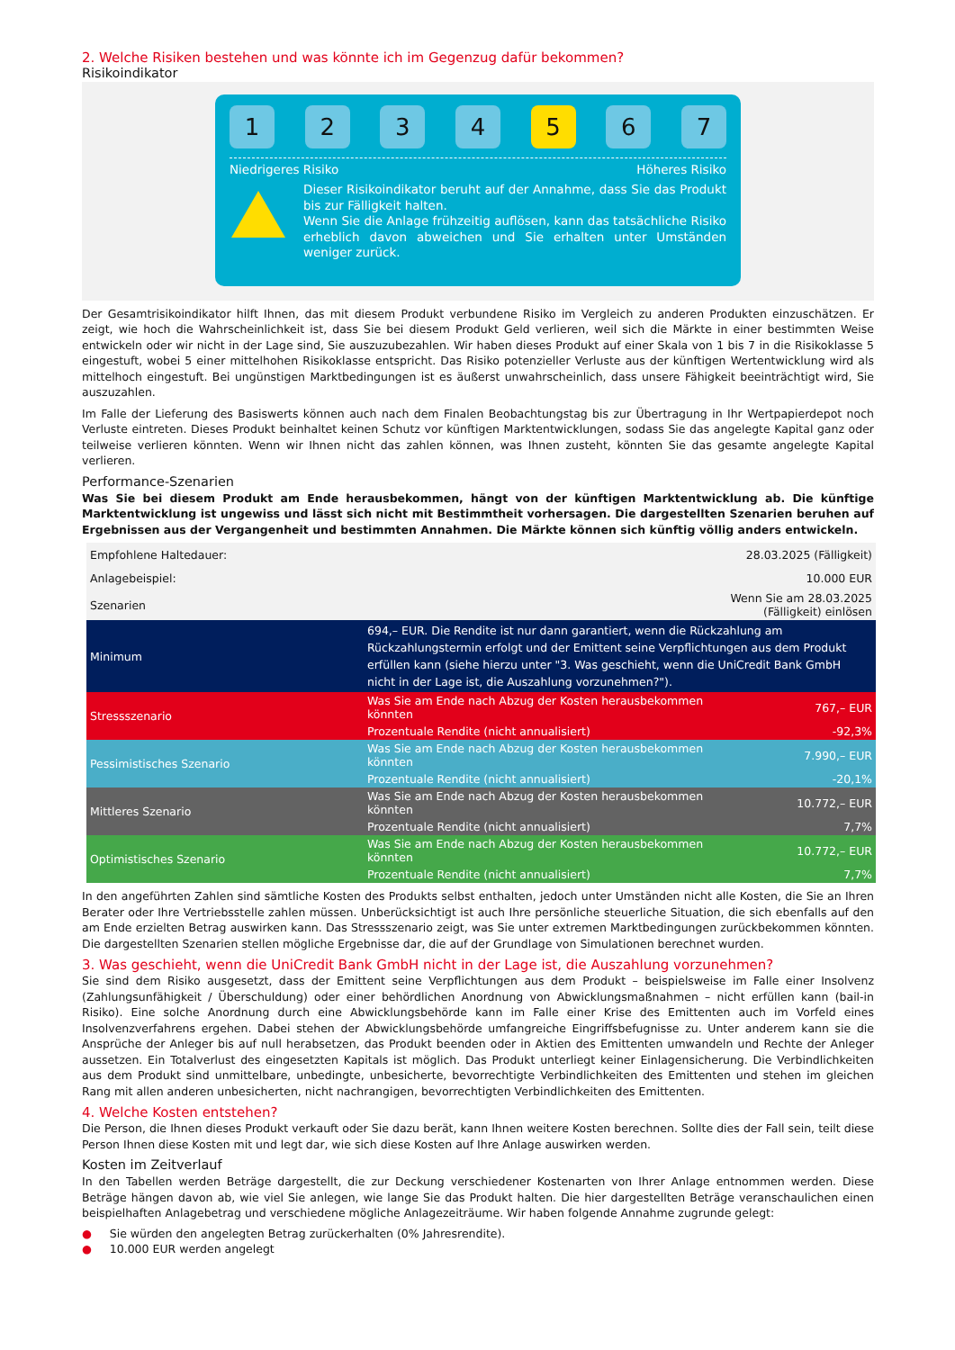2. Welche Risiken bestehen und was könnte ich im Gegenzug dafür bekommen?
Risikoindikator
1 2 3 4 5 6 7
Niedrigeres Risiko Höheres Risiko
Dieser Risikoindikator beruht auf der Annahme, dass Sie das Produkt bis zur Fälligkeit halten.
Wenn Sie die Anlage frühzeitig auflösen, kann das tatsächliche Risiko erheblich davon abweichen und Sie erhalten unter Umständen weniger zurück.
Der Gesamtrisikoindikator hilft Ihnen, das mit diesem Produkt verbundene Risiko im Vergleich zu anderen Produkten einzuschätzen. Er zeigt, wie hoch die Wahrscheinlichkeit ist, dass Sie bei diesem Produkt Geld verlieren, weil sich die Märkte in einer bestimmten Weise entwickeln oder wir nicht in der Lage sind, Sie auszuzubezahlen. Wir haben dieses Produkt auf einer Skala von 1 bis 7 in die Risikoklasse 5 eingestuft, wobei 5 einer mittelhohen Risikoklasse entspricht. Das Risiko potenzieller Verluste aus der künftigen Wertentwicklung wird als mittelhoch eingestuft. Bei ungünstigen Marktbedingungen ist es äußerst unwahrscheinlich, dass unsere Fähigkeit beeinträchtigt wird, Sie auszuzahlen.
Im Falle der Lieferung des Basiswerts können auch nach dem Finalen Beobachtungstag bis zur Übertragung in Ihr Wertpapierdepot noch Verluste eintreten. Dieses Produkt beinhaltet keinen Schutz vor künftigen Marktentwicklungen, sodass Sie das angelegte Kapital ganz oder teilweise verlieren könnten. Wenn wir Ihnen nicht das zahlen können, was Ihnen zusteht, könnten Sie das gesamte angelegte Kapital verlieren.
Performance-Szenarien
Was Sie bei diesem Produkt am Ende herausbekommen, hängt von der künftigen Marktentwicklung ab. Die künftige Marktentwicklung ist ungewiss und lässt sich nicht mit Bestimmtheit vorhersagen. Die dargestellten Szenarien beruhen auf Ergebnissen aus der Vergangenheit und bestimmten Annahmen. Die Märkte können sich künftig völlig anders entwickeln.
| Empfohlene Haltedauer: | | 28.03.2025 (Fälligkeit) |
| Anlagebeispiel: | | 10.000 EUR |
| Szenarien | | Wenn Sie am 28.03.2025 (Fälligkeit) einlösen |
| Minimum | 694,– EUR. Die Rendite ist nur dann garantiert, wenn die Rückzahlung am Rückzahlungstermin erfolgt und der Emittent seine Verpflichtungen aus dem Produkt erfüllen kann (siehe hierzu unter "3. Was geschieht, wenn die UniCredit Bank GmbH nicht in der Lage ist, die Auszahlung vorzunehmen?"). | |
| Stressszenario | Was Sie am Ende nach Abzug der Kosten herausbekommen könnten | 767,– EUR |
| | Prozentuale Rendite (nicht annualisiert) | -92,3% |
| Pessimistisches Szenario | Was Sie am Ende nach Abzug der Kosten herausbekommen könnten | 7.990,– EUR |
| | Prozentuale Rendite (nicht annualisiert) | -20,1% |
| Mittleres Szenario | Was Sie am Ende nach Abzug der Kosten herausbekommen könnten | 10.772,– EUR |
| | Prozentuale Rendite (nicht annualisiert) | 7,7% |
| Optimistisches Szenario | Was Sie am Ende nach Abzug der Kosten herausbekommen könnten | 10.772,– EUR |
| | Prozentuale Rendite (nicht annualisiert) | 7,7% |
In den angeführten Zahlen sind sämtliche Kosten des Produkts selbst enthalten, jedoch unter Umständen nicht alle Kosten, die Sie an Ihren Berater oder Ihre Vertriebsstelle zahlen müssen. Unberücksichtigt ist auch Ihre persönliche steuerliche Situation, die sich ebenfalls auf den am Ende erzielten Betrag auswirken kann. Das Stressszenario zeigt, was Sie unter extremen Marktbedingungen zurückbekommen könnten. Die dargestellten Szenarien stellen mögliche Ergebnisse dar, die auf der Grundlage von Simulationen berechnet wurden.
3. Was geschieht, wenn die UniCredit Bank GmbH nicht in der Lage ist, die Auszahlung vorzunehmen?
Sie sind dem Risiko ausgesetzt, dass der Emittent seine Verpflichtungen aus dem Produkt – beispielsweise im Falle einer Insolvenz (Zahlungsunfähigkeit / Überschuldung) oder einer behördlichen Anordnung von Abwicklungsmaßnahmen – nicht erfüllen kann (bail-in Risiko). Eine solche Anordnung durch eine Abwicklungsbehörde kann im Falle einer Krise des Emittenten auch im Vorfeld eines Insolvenzverfahrens ergehen. Dabei stehen der Abwicklungsbehörde umfangreiche Eingriffsbefugnisse zu. Unter anderem kann sie die Ansprüche der Anleger bis auf null herabsetzen, das Produkt beenden oder in Aktien des Emittenten umwandeln und Rechte der Anleger aussetzen. Ein Totalverlust des eingesetzten Kapitals ist möglich. Das Produkt unterliegt keiner Einlagensicherung. Die Verbindlichkeiten aus dem Produkt sind unmittelbare, unbedingte, unbesicherte, bevorrechtigte Verbindlichkeiten des Emittenten und stehen im gleichen Rang mit allen anderen unbesicherten, nicht nachrangigen, bevorrechtigten Verbindlichkeiten des Emittenten.
4. Welche Kosten entstehen?
Die Person, die Ihnen dieses Produkt verkauft oder Sie dazu berät, kann Ihnen weitere Kosten berechnen. Sollte dies der Fall sein, teilt diese Person Ihnen diese Kosten mit und legt dar, wie sich diese Kosten auf Ihre Anlage auswirken werden.
Kosten im Zeitverlauf
In den Tabellen werden Beträge dargestellt, die zur Deckung verschiedener Kostenarten von Ihrer Anlage entnommen werden. Diese Beträge hängen davon ab, wie viel Sie anlegen, wie lange Sie das Produkt halten. Die hier dargestellten Beträge veranschaulichen einen beispielhaften Anlagebetrag und verschiedene mögliche Anlagezeiträume. Wir haben folgende Annahme zugrunde gelegt:
● Sie würden den angelegten Betrag zurückerhalten (0% Jahresrendite).
● 10.000 EUR werden angelegt